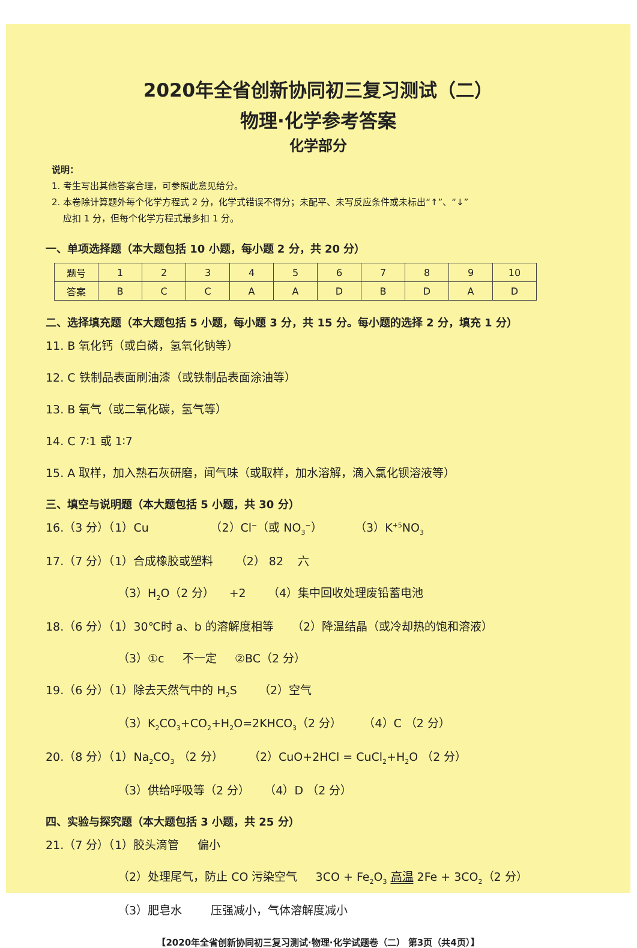2020年全省创新协同初三复习测试（二）
物理·化学参考答案
化学部分
说明：
1. 考生写出其他答案合理，可参照此意见给分。
2. 本卷除计算题外每个化学方程式 2 分，化学式错误不得分；未配平、未写反应条件或未标出“↑”、“↓”
应扣 1 分，但每个化学方程式最多扣 1 分。
一、单项选择题（本大题包括 10 小题，每小题 2 分，共 20 分）
| 题号 | 1 | 2 | 3 | 4 | 5 | 6 | 7 | 8 | 9 | 10 |
| --- | --- | --- | --- | --- | --- | --- | --- | --- | --- | --- |
| 答案 | B | C | C | A | A | D | B | D | A | D |
二、选择填充题（本大题包括 5 小题，每小题 3 分，共 15 分。每小题的选择 2 分，填充 1 分）
11. B 氧化钙（或白磷，氢氧化钠等）
12. C 铁制品表面刷油漆（或铁制品表面涂油等）
13. B 氧气（或二氧化碳，氢气等）
14. C 7∶1 或 1∶7
15. A 取样，加入熟石灰研磨，闻气味（或取样，加水溶解，滴入氯化钡溶液等）
三、填空与说明题（本大题包括 5 小题，共 30 分）
16.（3 分）（1）Cu （2）Cl<sup>−</sup>（或 NO<sub>3</sub><sup>−</sup>） （3）K<sup>+5</sup>NO<sub>3</sub>
17.（7 分）（1）合成橡胶或塑料 （2） 82 六
（3）H<sub>2</sub>O（2 分） +2 （4）集中回收处理废铅蓄电池
18.（6 分）（1）30℃时 a、b 的溶解度相等 （2）降温结晶（或冷却热的饱和溶液）
（3）①c 不一定 ②BC（2 分）
19.（6 分）（1）除去天然气中的 H<sub>2</sub>S （2）空气
（3）K<sub>2</sub>CO<sub>3</sub>+CO<sub>2</sub>+H<sub>2</sub>O=2KHCO<sub>3</sub>（2 分） （4）C （2 分）
20.（8 分）（1）Na<sub>2</sub>CO<sub>3</sub> （2 分） （2）CuO+2HCl = CuCl<sub>2</sub>+H<sub>2</sub>O （2 分）
（3）供给呼吸等（2 分） （4）D （2 分）
四、实验与探究题（本大题包括 3 小题，共 25 分）
21.（7 分）（1）胶头滴管 偏小
（2）处理尾气，防止 CO 污染空气 3CO + Fe<sub>2</sub>O<sub>3</sub> 高温 2Fe + 3CO<sub>2</sub>（2 分）
（3）肥皂水 压强减小，气体溶解度减小
【2020年全省创新协同初三复习测试·物理·化学试题卷（二） 第3页（共4页）】